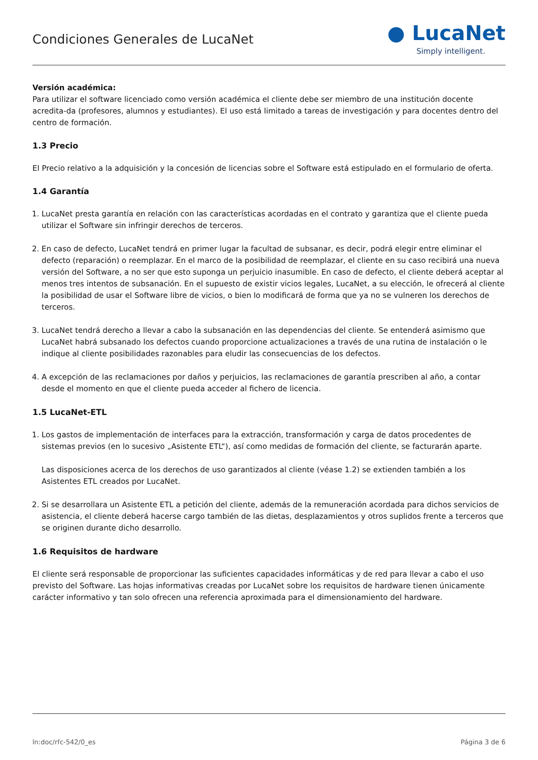Condiciones Generales de LucaNet
● LucaNet
Simply intelligent.
Versión académica:
Para utilizar el software licenciado como versión académica el cliente debe ser miembro de una institución docente acredita-da (profesores, alumnos y estudiantes). El uso está limitado a tareas de investigación y para docentes dentro del centro de formación.
1.3 Precio
El Precio relativo a la adquisición y la concesión de licencias sobre el Software está estipulado en el formulario de oferta.
1.4 Garantía
1. LucaNet presta garantía en relación con las características acordadas en el contrato y garantiza que el cliente pueda utilizar el Software sin infringir derechos de terceros.
2. En caso de defecto, LucaNet tendrá en primer lugar la facultad de subsanar, es decir, podrá elegir entre eliminar el defecto (reparación) o reemplazar. En el marco de la posibilidad de reemplazar, el cliente en su caso recibirá una nueva versión del Software, a no ser que esto suponga un perjuicio inasumible. En caso de defecto, el cliente deberá aceptar al menos tres intentos de subsanación. En el supuesto de existir vicios legales, LucaNet, a su elección, le ofrecerá al cliente la posibilidad de usar el Software libre de vicios, o bien lo modificará de forma que ya no se vulneren los derechos de terceros.
3. LucaNet tendrá derecho a llevar a cabo la subsanación en las dependencias del cliente. Se entenderá asimismo que LucaNet habrá subsanado los defectos cuando proporcione actualizaciones a través de una rutina de instalación o le indique al cliente posibilidades razonables para eludir las consecuencias de los defectos.
4. A excepción de las reclamaciones por daños y perjuicios, las reclamaciones de garantía prescriben al año, a contar desde el momento en que el cliente pueda acceder al fichero de licencia.
1.5 LucaNet-ETL
1. Los gastos de implementación de interfaces para la extracción, transformación y carga de datos procedentes de sistemas previos (en lo sucesivo „Asistente ETL“), así como medidas de formación del cliente, se facturarán aparte.
Las disposiciones acerca de los derechos de uso garantizados al cliente (véase 1.2) se extienden también a los Asistentes ETL creados por LucaNet.
2. Si se desarrollara un Asistente ETL a petición del cliente, además de la remuneración acordada para dichos servicios de asistencia, el cliente deberá hacerse cargo también de las dietas, desplazamientos y otros suplidos frente a terceros que se originen durante dicho desarrollo.
1.6 Requisitos de hardware
El cliente será responsable de proporcionar las suficientes capacidades informáticas y de red para llevar a cabo el uso previsto del Software. Las hojas informativas creadas por LucaNet sobre los requisitos de hardware tienen únicamente carácter informativo y tan solo ofrecen una referencia aproximada para el dimensionamiento del hardware.
ln:doc/rfc-542/0_es Página 3 de 6